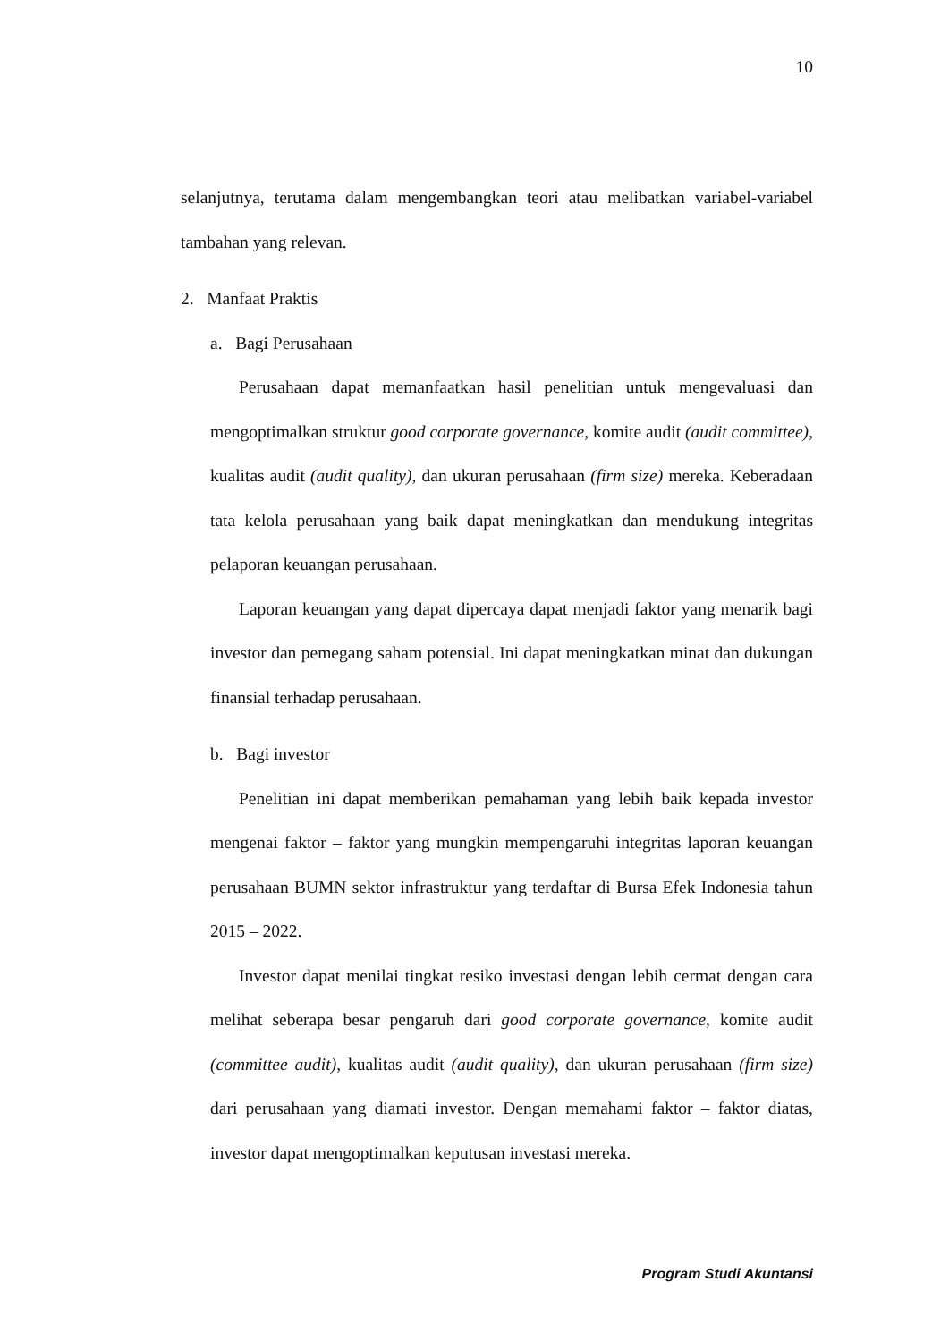10
selanjutnya, terutama dalam mengembangkan teori atau melibatkan variabel-variabel tambahan yang relevan.
2. Manfaat Praktis
a. Bagi Perusahaan
Perusahaan dapat memanfaatkan hasil penelitian untuk mengevaluasi dan mengoptimalkan struktur good corporate governance, komite audit (audit committee), kualitas audit (audit quality), dan ukuran perusahaan (firm size) mereka. Keberadaan tata kelola perusahaan yang baik dapat meningkatkan dan mendukung integritas pelaporan keuangan perusahaan.
Laporan keuangan yang dapat dipercaya dapat menjadi faktor yang menarik bagi investor dan pemegang saham potensial. Ini dapat meningkatkan minat dan dukungan finansial terhadap perusahaan.
b. Bagi investor
Penelitian ini dapat memberikan pemahaman yang lebih baik kepada investor mengenai faktor – faktor yang mungkin mempengaruhi integritas laporan keuangan perusahaan BUMN sektor infrastruktur yang terdaftar di Bursa Efek Indonesia tahun 2015 – 2022.
Investor dapat menilai tingkat resiko investasi dengan lebih cermat dengan cara melihat seberapa besar pengaruh dari good corporate governance, komite audit (committee audit), kualitas audit (audit quality), dan ukuran perusahaan (firm size) dari perusahaan yang diamati investor. Dengan memahami faktor – faktor diatas, investor dapat mengoptimalkan keputusan investasi mereka.
Program Studi Akuntansi